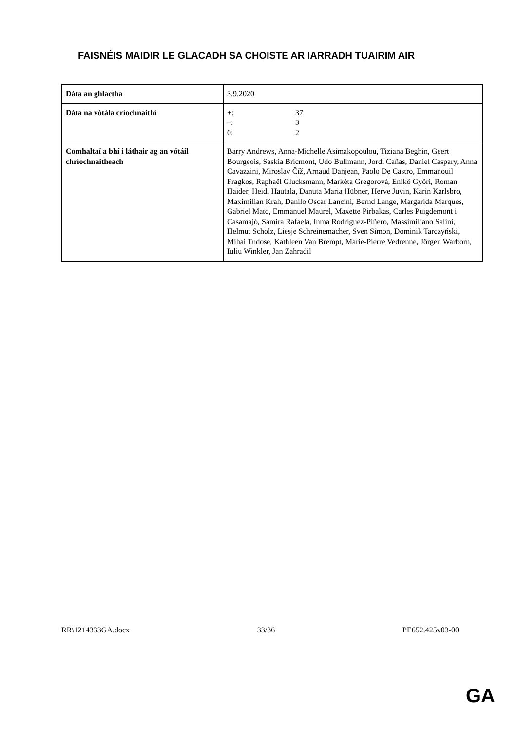FAISNÉIS MAIDIR LE GLACADH SA CHOISTE AR IARRADH TUAIRIM AIR
| Dáta an ghlactha | 3.9.2020 |
| Dáta na vótála críochnaithí | +: 37 –: 3 0: 2 |
| Comhaltaí a bhí i láthair ag an vótáil chríochnaitheach | Barry Andrews, Anna-Michelle Asimakopoulou, Tiziana Beghin, Geert Bourgeois, Saskia Bricmont, Udo Bullmann, Jordi Cañas, Daniel Caspary, Anna Cavazzini, Miroslav Číž, Arnaud Danjean, Paolo De Castro, Emmanouil Fragkos, Raphaël Glucksmann, Markéta Gregorová, Enikő Győri, Roman Haider, Heidi Hautala, Danuta Maria Hübner, Herve Juvin, Karin Karlsbro, Maximilian Krah, Danilo Oscar Lancini, Bernd Lange, Margarida Marques, Gabriel Mato, Emmanuel Maurel, Maxette Pirbakas, Carles Puigdemont i Casamajó, Samira Rafaela, Inma Rodríguez-Piñero, Massimiliano Salini, Helmut Scholz, Liesje Schreinemacher, Sven Simon, Dominik Tarczyński, Mihai Tudose, Kathleen Van Brempt, Marie-Pierre Vedrenne, Jörgen Warborn, Iuliu Winkler, Jan Zahradil |
RR\1214333GA.docx 33/36 PE652.425v03-00
GA